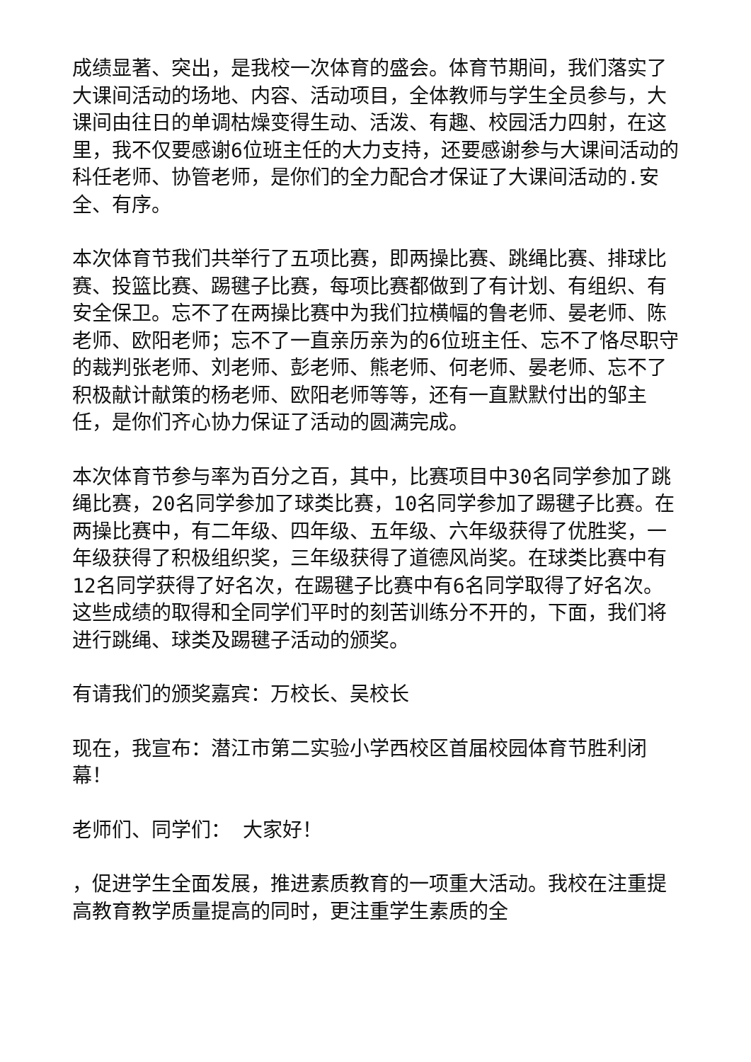成绩显著、突出，是我校一次体育的盛会。体育节期间，我们落实了大课间活动的场地、内容、活动项目，全体教师与学生全员参与，大课间由往日的单调枯燥变得生动、活泼、有趣、校园活力四射，在这里，我不仅要感谢6位班主任的大力支持，还要感谢参与大课间活动的科任老师、协管老师，是你们的全力配合才保证了大课间活动的.安全、有序。
本次体育节我们共举行了五项比赛，即两操比赛、跳绳比赛、排球比赛、投篮比赛、踢毽子比赛，每项比赛都做到了有计划、有组织、有安全保卫。忘不了在两操比赛中为我们拉横幅的鲁老师、晏老师、陈老师、欧阳老师；忘不了一直亲历亲为的6位班主任、忘不了恪尽职守的裁判张老师、刘老师、彭老师、熊老师、何老师、晏老师、忘不了积极献计献策的杨老师、欧阳老师等等，还有一直默默付出的邹主任，是你们齐心协力保证了活动的圆满完成。
本次体育节参与率为百分之百，其中，比赛项目中30名同学参加了跳绳比赛，20名同学参加了球类比赛，10名同学参加了踢毽子比赛。在两操比赛中，有二年级、四年级、五年级、六年级获得了优胜奖，一年级获得了积极组织奖，三年级获得了道德风尚奖。在球类比赛中有12名同学获得了好名次，在踢毽子比赛中有6名同学取得了好名次。这些成绩的取得和全同学们平时的刻苦训练分不开的，下面，我们将进行跳绳、球类及踢毽子活动的颁奖。
有请我们的颁奖嘉宾：万校长、吴校长
现在，我宣布：潜江市第二实验小学西校区首届校园体育节胜利闭幕！
老师们、同学们： 大家好！
，促进学生全面发展，推进素质教育的一项重大活动。我校在注重提高教育教学质量提高的同时，更注重学生素质的全